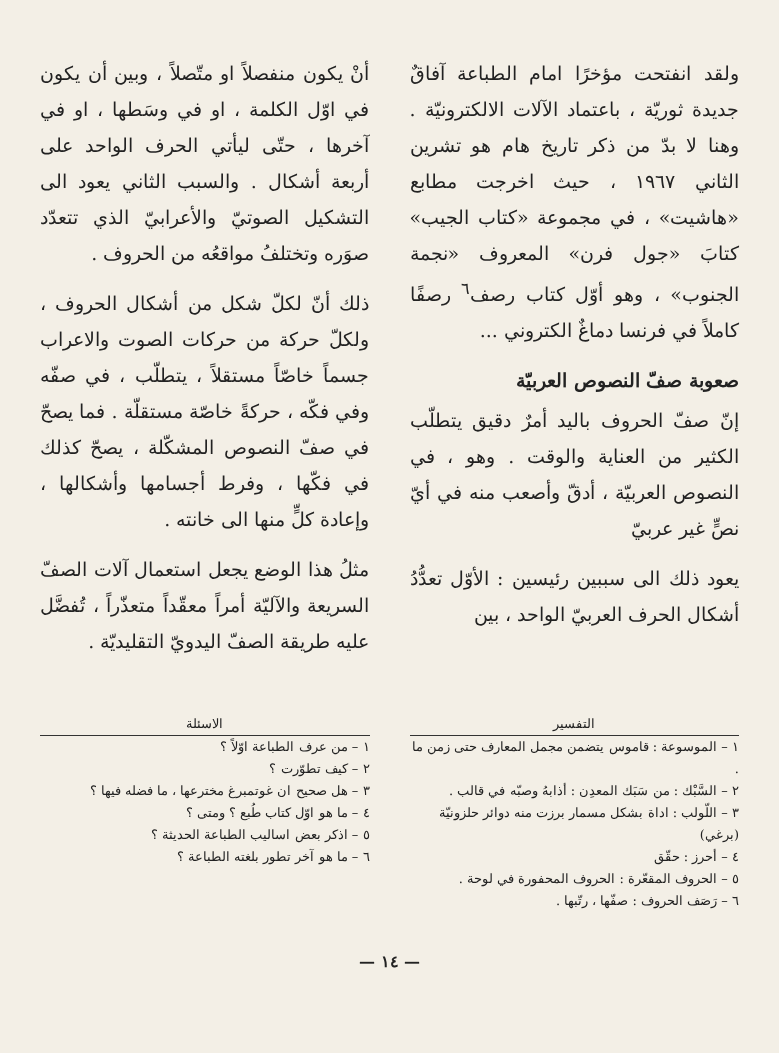ولقد انفتحت مؤخرًا امام الطباعة آفاقٌ جديدة ثوريّة ، باعتماد الآلات الالكترونيّة . وهنا لا بدّ من ذكر تاريخ هام هو تشرين الثاني ١٩٦٧ ، حيث اخرجت مطابع «هاشيت» ، في مجموعة «كتاب الجيب» كتابَ «جول فرن» المعروف «نجمة الجنوب» ، وهو أوّل كتاب رصف<sup>٦</sup> رصفًا كاملاً في فرنسا دماغٌ الكتروني ...
صعوبة صفّ النصوص العربيّة
إنّ صفّ الحروف باليد أمرٌ دقيق يتطلّب الكثير من العناية والوقت . وهو ، في النصوص العربيّة ، أدقّ وأصعب منه في أيّ نصٍّ غير عربيّ
يعود ذلك الى سببين رئيسين : الأوّل تعدُّدُ أشكال الحرف العربيّ الواحد ، بين
أنْ يكون منفصلاً او متّصلاً ، وبين أن يكون في اوّل الكلمة ، او في وسَطها ، او في آخرها ، حتّى ليأتي الحرف الواحد على أربعة أشكال . والسبب الثاني يعود الى التشكيل الصوتيّ والأعرابيّ الذي تتعدّد صوَره وتختلفُ مواقعُه من الحروف .
ذلك أنّ لكلّ شكل من أشكال الحروف ، ولكلّ حركة من حركات الصوت والاعراب جسماً خاصّاً مستقلاً ، يتطلّب ، في صفّه وفي فكّه ، حركةً خاصّة مستقلّة . فما يصحّ في صفّ النصوص المشكّلة ، يصحّ كذلك في فكّها ، وفرط أجسامها وأشكالها ، وإعادة كلٍّ منها الى خانته .
مثلُ هذا الوضع يجعل استعمال آلات الصفّ السريعة والآليّة أمراً معقّداً متعذّراً ، تُفضَّل عليه طريقة الصفّ اليدويّ التقليديّة .
التفسير
١ – الموسوعة : قاموس يتضمن مجمل المعارف حتى زمن ما .
٢ – السَّبْك : من سَبَك المعدِن : أذابهُ وصبّه في قالب .
٣ – اللّولب : اداة بشكل مسمار برزت منه دوائر حلزونيّة (برغي)
٤ – أحرز : حقّق
٥ – الحروف المقعّرة : الحروف المحفورة في لوحة .
٦ – رَصَف الحروف : صفّها ، رتّبها .
الاسئلة
١ – من عرف الطباعة اوّلاً ؟
٢ – كيف تطوّرت ؟
٣ – هل صحيح ان غوتمبرغ مخترعها ، ما فضله فيها ؟
٤ – ما هو اوّل كتاب طُبع ؟ ومتى ؟
٥ – اذكر بعض اساليب الطباعة الحديثة ؟
٦ – ما هو آخر تطور بلغته الطباعة ؟
— ١٤ —